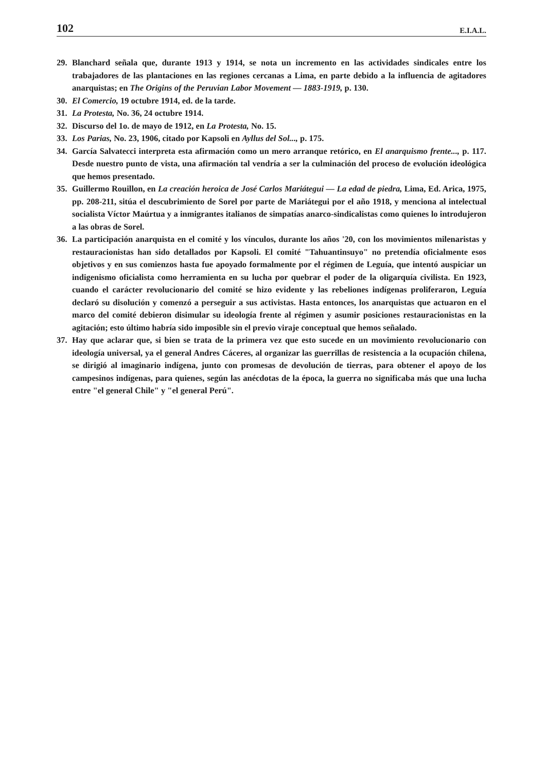102 E.I.A.L.
29. Blanchard señala que, durante 1913 y 1914, se nota un incremento en las actividades sindicales entre los trabajadores de las plantaciones en las regiones cercanas a Lima, en parte debido a la influencia de agitadores anarquistas; en The Origins of the Peruvian Labor Movement — 1883-1919, p. 130.
30. El Comercio, 19 octubre 1914, ed. de la tarde.
31. La Protesta, No. 36, 24 octubre 1914.
32. Discurso del 1o. de mayo de 1912, en La Protesta, No. 15.
33. Los Parias, No. 23, 1906, citado por Kapsoli en Ayllus del Sol..., p. 175.
34. García Salvatecci interpreta esta afirmación como un mero arranque retórico, en El anarquismo frente..., p. 117. Desde nuestro punto de vista, una afirmación tal vendría a ser la culminación del proceso de evolución ideológica que hemos presentado.
35. Guillermo Rouillon, en La creación heroica de José Carlos Mariátegui — La edad de piedra, Lima, Ed. Arica, 1975, pp. 208-211, sitúa el descubrimiento de Sorel por parte de Mariátegui por el año 1918, y menciona al intelectual socialista Víctor Maúrtua y a inmigrantes italianos de simpatías anarco-sindicalistas como quienes lo introdujeron a las obras de Sorel.
36. La participación anarquista en el comité y los vínculos, durante los años '20, con los movimientos milenaristas y restauracionistas han sido detallados por Kapsoli. El comité "Tahuantinsuyo" no pretendía oficialmente esos objetivos y en sus comienzos hasta fue apoyado formalmente por el régimen de Leguía, que intentó auspiciar un indigenismo oficialista como herramienta en su lucha por quebrar el poder de la oligarquía civilista. En 1923, cuando el carácter revolucionario del comité se hizo evidente y las rebeliones indígenas proliferaron, Leguía declaró su disolución y comenzó a perseguir a sus activistas. Hasta entonces, los anarquistas que actuaron en el marco del comité debieron disimular su ideología frente al régimen y asumir posiciones restauracionistas en la agitación; esto último habría sido imposible sin el previo viraje conceptual que hemos señalado.
37. Hay que aclarar que, si bien se trata de la primera vez que esto sucede en un movimiento revolucionario con ideología universal, ya el general Andres Cáceres, al organizar las guerrillas de resistencia a la ocupación chilena, se dirigió al imaginario indígena, junto con promesas de devolución de tierras, para obtener el apoyo de los campesinos indígenas, para quienes, según las anécdotas de la época, la guerra no significaba más que una lucha entre "el general Chile" y "el general Perú".